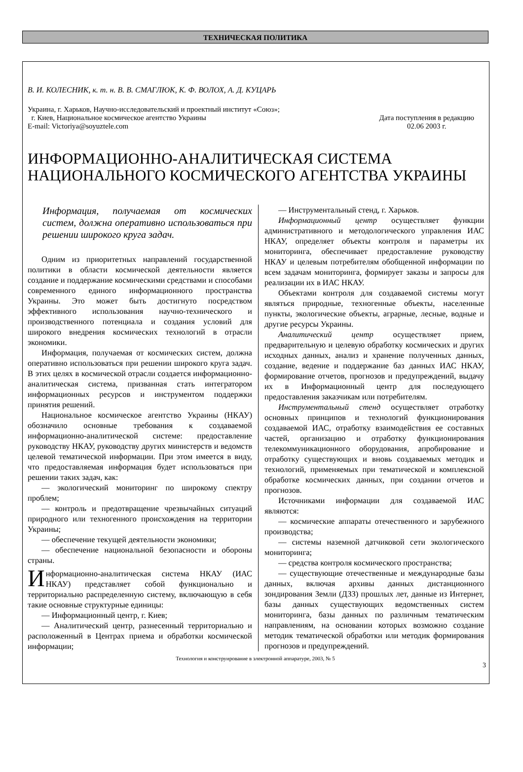ТЕХНИЧЕСКАЯ ПОЛИТИКА
В. И. КОЛЕСНИК, к. т. н. В. В. СМАГЛЮК, К. Ф. ВОЛОХ, А. Д. КУЦАРЬ
Украина, г. Харьков, Научно-исследовательский и проектный институт «Союз»;
г. Киев, Национальное космическое агентство Украины
E-mail: Victoriya@soyuztele.com
Дата поступления в редакцию
02.06 2003 г.
ИНФОРМАЦИОННО-АНАЛИТИЧЕСКАЯ СИСТЕМА
НАЦИОНАЛЬНОГО КОСМИЧЕСКОГО АГЕНТСТВА УКРАИНЫ
Информация, получаемая от космических систем, должна оперативно использоваться при решении широкого круга задач.
Одним из приоритетных направлений государственной политики в области космической деятельности является создание и поддержание космическими средствами и способами современного единого информационного пространства Украины. Это может быть достигнуто посредством эффективного использования научно-технического и производственного потенциала и создания условий для широкого внедрения космических технологий в отрасли экономики.
Информация, получаемая от космических систем, должна оперативно использоваться при решении широкого круга задач. В этих целях в космической отрасли создается информационно-аналитическая система, призванная стать интегратором информационных ресурсов и инструментом поддержки принятия решений.
Национальное космическое агентство Украины (НКАУ) обозначило основные требования к создаваемой информационно-аналитической системе: предоставление руководству НКАУ, руководству других министерств и ведомств целевой тематической информации. При этом имеется в виду, что предоставляемая информация будет использоваться при решении таких задач, как:
— экологический мониторинг по широкому спектру проблем;
— контроль и предотвращение чрезвычайных ситуаций природного или техногенного происхождения на территории Украины;
— обеспечение текущей деятельности экономики;
— обеспечение национальной безопасности и обороны страны.
Информационно-аналитическая система НКАУ (ИАС НКАУ) представляет собой функционально и территориально распределенную систему, включающую в себя такие основные структурные единицы:
— Информационный центр, г. Киев;
— Аналитический центр, разнесенный территориально и расположенный в Центрах приема и обработки космической информации;
— Инструментальный стенд, г. Харьков.
Информационный центр осуществляет функции административного и методологического управления ИАС НКАУ, определяет объекты контроля и параметры их мониторинга, обеспечивает предоставление руководству НКАУ и целевым потребителям обобщенной информации по всем задачам мониторинга, формирует заказы и запросы для реализации их в ИАС НКАУ.
Объектами контроля для создаваемой системы могут являться природные, техногенные объекты, населенные пункты, экологические объекты, аграрные, лесные, водные и другие ресурсы Украины.
Аналитический центр осуществляет прием, предварительную и целевую обработку космических и других исходных данных, анализ и хранение полученных данных, создание, ведение и поддержание баз данных ИАС НКАУ, формирование отчетов, прогнозов и предупреждений, выдачу их в Информационный центр для последующего предоставления заказчикам или потребителям.
Инструментальный стенд осуществляет отработку основных принципов и технологий функционирования создаваемой ИАС, отработку взаимодействия ее составных частей, организацию и отработку функционирования телекоммуникационного оборудования, апробирование и отработку существующих и вновь создаваемых методик и технологий, применяемых при тематической и комплексной обработке космических данных, при создании отчетов и прогнозов.
Источниками информации для создаваемой ИАС являются:
— космические аппараты отечественного и зарубежного производства;
— системы наземной датчиковой сети экологического мониторинга;
— средства контроля космического пространства;
— существующие отечественные и международные базы данных, включая архивы данных дистанционного зондирования Земли (ДЗЗ) прошлых лет, данные из Интернет, базы данных существующих ведомственных систем мониторинга, базы данных по различным тематическим направлениям, на основании которых возможно создание методик тематической обработки или методик формирования прогнозов и предупреждений.
Технология и конструирование в электронной аппаратуре, 2003, № 5
3